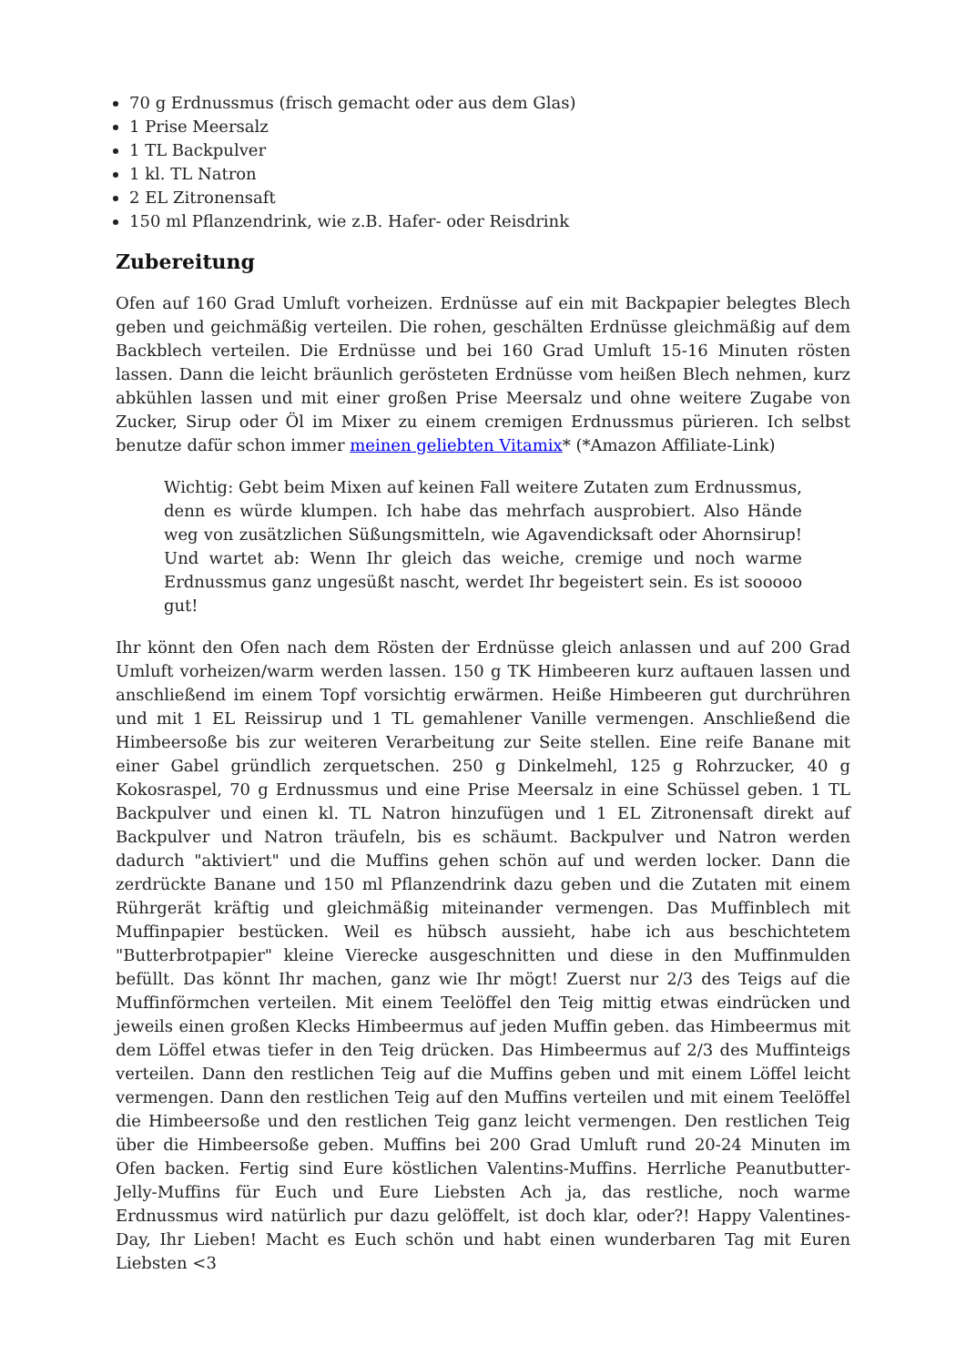70 g Erdnussmus (frisch gemacht oder aus dem Glas)
1 Prise Meersalz
1 TL Backpulver
1 kl. TL Natron
2 EL Zitronensaft
150 ml Pflanzendrink, wie z.B. Hafer- oder Reisdrink
Zubereitung
Ofen auf 160 Grad Umluft vorheizen. Erdnüsse auf ein mit Backpapier belegtes Blech geben und geichmäßig verteilen. Die rohen, geschälten Erdnüsse gleichmäßig auf dem Backblech verteilen. Die Erdnüsse und bei 160 Grad Umluft 15-16 Minuten rösten lassen. Dann die leicht bräunlich gerösteten Erdnüsse vom heißen Blech nehmen, kurz abkühlen lassen und mit einer großen Prise Meersalz und ohne weitere Zugabe von Zucker, Sirup oder Öl im Mixer zu einem cremigen Erdnussmus pürieren. Ich selbst benutze dafür schon immer meinen geliebten Vitamix* (*Amazon Affiliate-Link)
Wichtig: Gebt beim Mixen auf keinen Fall weitere Zutaten zum Erdnussmus, denn es würde klumpen. Ich habe das mehrfach ausprobiert. Also Hände weg von zusätzlichen Süßungsmitteln, wie Agavendicksaft oder Ahornsirup! Und wartet ab: Wenn Ihr gleich das weiche, cremige und noch warme Erdnussmus ganz ungesüßt nascht, werdet Ihr begeistert sein. Es ist sooooo gut!
Ihr könnt den Ofen nach dem Rösten der Erdnüsse gleich anlassen und auf 200 Grad Umluft vorheizen/warm werden lassen. 150 g TK Himbeeren kurz auftauen lassen und anschließend im einem Topf vorsichtig erwärmen. Heiße Himbeeren gut durchrühren und mit 1 EL Reissirup und 1 TL gemahlener Vanille vermengen. Anschließend die Himbeersoße bis zur weiteren Verarbeitung zur Seite stellen. Eine reife Banane mit einer Gabel gründlich zerquetschen. 250 g Dinkelmehl, 125 g Rohrzucker, 40 g Kokosraspel, 70 g Erdnussmus und eine Prise Meersalz in eine Schüssel geben. 1 TL Backpulver und einen kl. TL Natron hinzufügen und 1 EL Zitronensaft direkt auf Backpulver und Natron träufeln, bis es schäumt. Backpulver und Natron werden dadurch "aktiviert" und die Muffins gehen schön auf und werden locker. Dann die zerdrückte Banane und 150 ml Pflanzendrink dazu geben und die Zutaten mit einem Rührgerät kräftig und gleichmäßig miteinander vermengen. Das Muffinblech mit Muffinpapier bestücken. Weil es hübsch aussieht, habe ich aus beschichtetem "Butterbrotpapier" kleine Vierecke ausgeschnitten und diese in den Muffinmulden befüllt. Das könnt Ihr machen, ganz wie Ihr mögt! Zuerst nur 2/3 des Teigs auf die Muffinförmchen verteilen. Mit einem Teelöffel den Teig mittig etwas eindrücken und jeweils einen großen Klecks Himbeermus auf jeden Muffin geben. das Himbeermus mit dem Löffel etwas tiefer in den Teig drücken. Das Himbeermus auf 2/3 des Muffinteigs verteilen. Dann den restlichen Teig auf die Muffins geben und mit einem Löffel leicht vermengen. Dann den restlichen Teig auf den Muffins verteilen und mit einem Teelöffel die Himbeersoße und den restlichen Teig ganz leicht vermengen. Den restlichen Teig über die Himbeersoße geben. Muffins bei 200 Grad Umluft rund 20-24 Minuten im Ofen backen. Fertig sind Eure köstlichen Valentins-Muffins. Herrliche Peanutbutter-Jelly-Muffins für Euch und Eure Liebsten Ach ja, das restliche, noch warme Erdnussmus wird natürlich pur dazu gelöffelt, ist doch klar, oder?! Happy Valentines-Day, Ihr Lieben! Macht es Euch schön und habt einen wunderbaren Tag mit Euren Liebsten <3